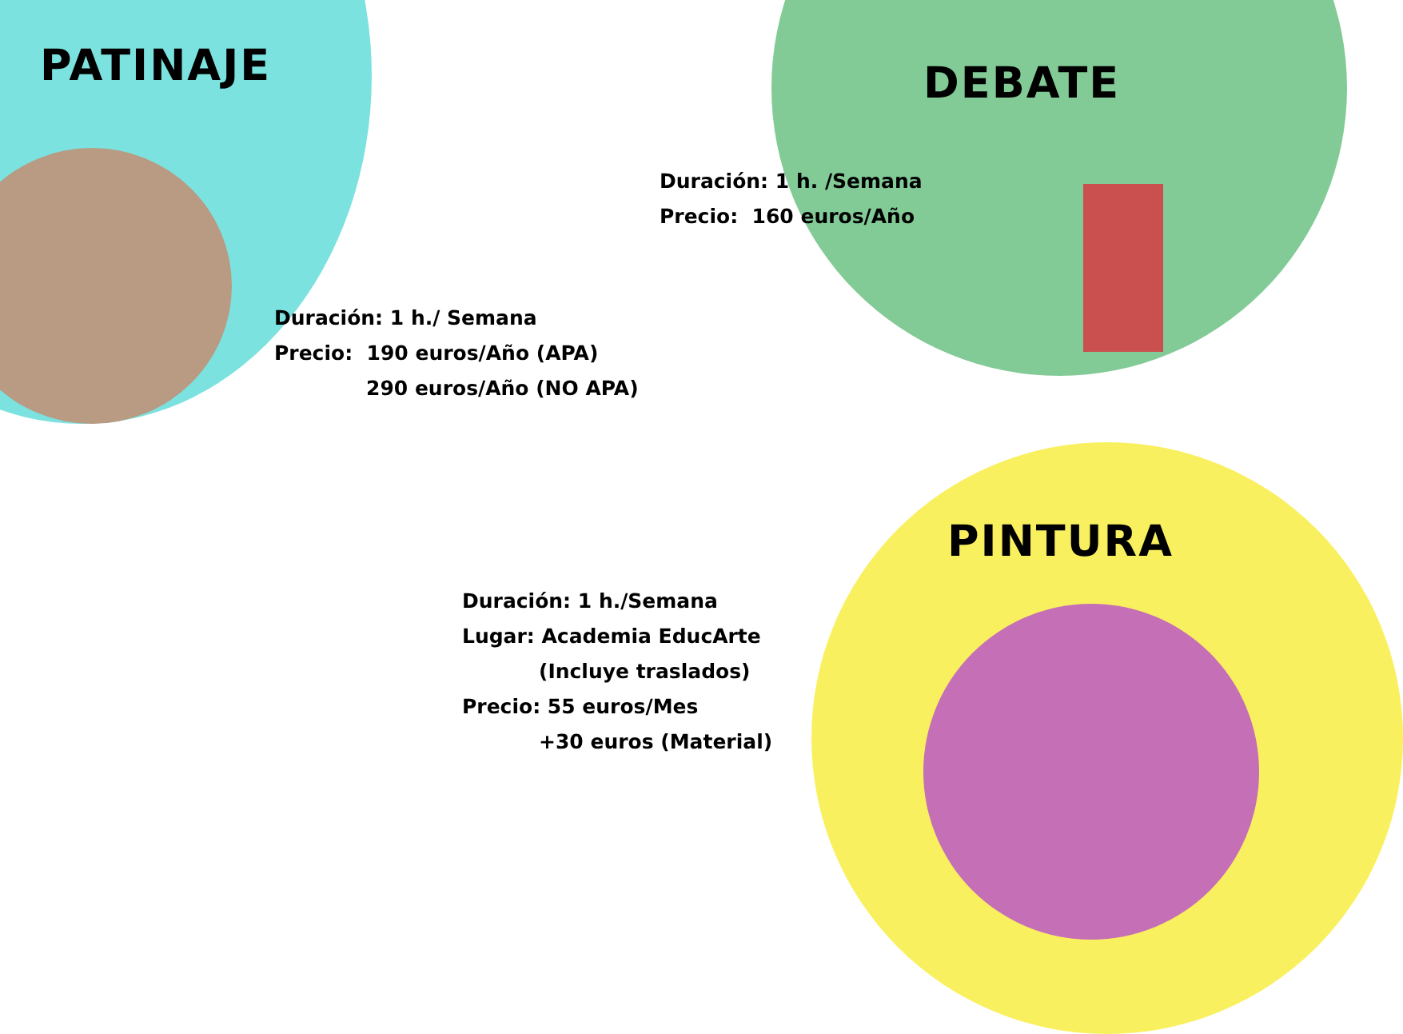PATINAJE
Duración: 1 h./ Semana
Precio: 190 euros/Año (APA)
290 euros/Año (NO APA)
DEBATE
Duración: 1 h. /Semana
Precio: 160 euros/Año
PINTURA
Duración: 1 h./Semana
Lugar: Academia EducArte
(Incluye traslados)
Precio: 55 euros/Mes
+30 euros (Material)